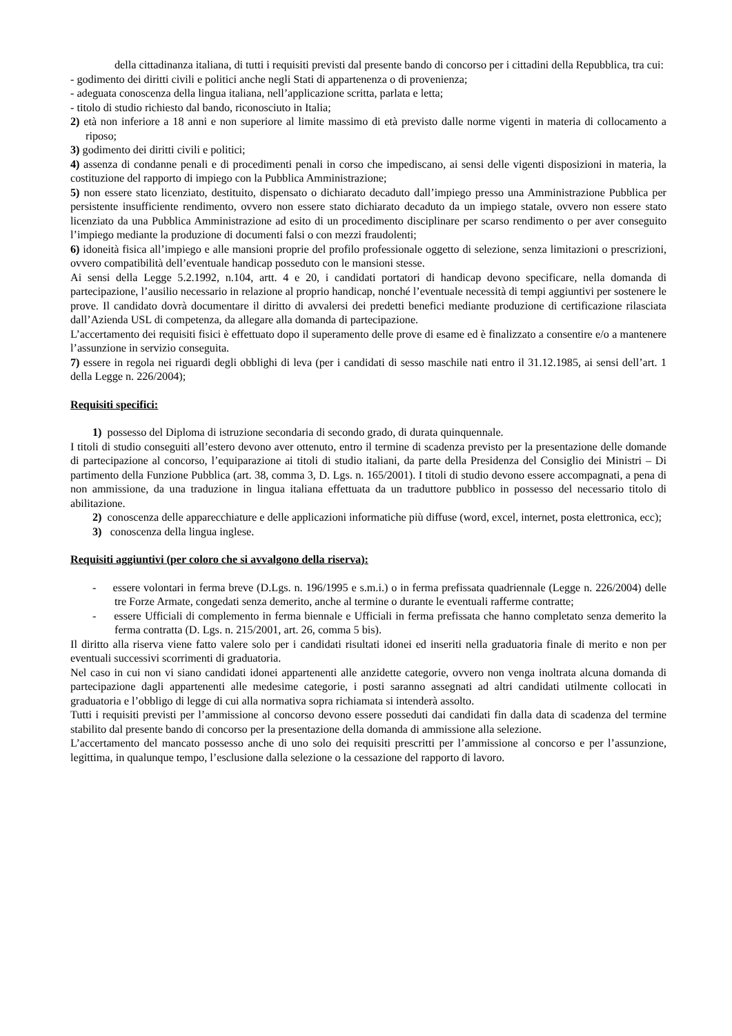della cittadinanza italiana, di tutti i requisiti previsti dal presente bando di concorso per i cittadini della Repubblica, tra cui:
- godimento dei diritti civili e politici anche negli Stati di appartenenza o di provenienza;
- adeguata conoscenza della lingua italiana, nell’applicazione scritta, parlata e letta;
- titolo di studio richiesto dal bando, riconosciuto in Italia;
2) età non inferiore a 18 anni e non superiore al limite massimo di età previsto dalle norme vigenti in materia di collocamento a riposo;
3) godimento dei diritti civili e politici;
4) assenza di condanne penali e di procedimenti penali in corso che impediscano, ai sensi delle vigenti disposizioni in materia, la costituzione del rapporto di impiego con la Pubblica Amministrazione;
5) non essere stato licenziato, destituito, dispensato o dichiarato decaduto dall’impiego presso una Amministrazione Pubblica per persistente insufficiente rendimento, ovvero non essere stato dichiarato decaduto da un impiego statale, ovvero non essere stato licenziato da una Pubblica Amministrazione ad esito di un procedimento disciplinare per scarso rendimento o per aver conseguito l’impiego mediante la produzione di documenti falsi o con mezzi fraudolenti;
6) idoneità fisica all’impiego e alle mansioni proprie del profilo professionale oggetto di selezione, senza limitazioni o prescrizioni, ovvero compatibilità dell’eventuale handicap posseduto con le mansioni stesse.
Ai sensi della Legge 5.2.1992, n.104, artt. 4 e 20, i candidati portatori di handicap devono specificare, nella domanda di partecipazione, l’ausilio necessario in relazione al proprio handicap, nonché l’eventuale necessità di tempi aggiuntivi per sostenere le prove. Il candidato dovrà documentare il diritto di avvalersi dei predetti benefici mediante produzione di certificazione rilasciata dall’Azienda USL di competenza, da allegare alla domanda di partecipazione.
L’accertamento dei requisiti fisici è effettuato dopo il superamento delle prove di esame ed è finalizzato a consentire e/o a mantenere l’assunzione in servizio conseguita.
7) essere in regola nei riguardi degli obblighi di leva (per i candidati di sesso maschile nati entro il 31.12.1985, ai sensi dell’art. 1 della Legge n. 226/2004);
Requisiti specifici:
1) possesso del Diploma di istruzione secondaria di secondo grado, di durata quinquennale.
I titoli di studio conseguiti all’estero devono aver ottenuto, entro il termine di scadenza previsto per la presentazione delle domande di partecipazione al concorso, l’equiparazione ai titoli di studio italiani, da parte della Presidenza del Consiglio dei Ministri – Di partimento della Funzione Pubblica (art. 38, comma 3, D. Lgs. n. 165/2001). I titoli di studio devono essere accompagnati, a pena di non ammissione, da una traduzione in lingua italiana effettuata da un traduttore pubblico in possesso del necessario titolo di abilitazione.
2) conoscenza delle apparecchiature e delle applicazioni informatiche più diffuse (word, excel, internet, posta elettronica, ecc);
3) conoscenza della lingua inglese.
Requisiti aggiuntivi (per coloro che si avvalgono della riserva):
- essere volontari in ferma breve (D.Lgs. n. 196/1995 e s.m.i.) o in ferma prefissata quadriennale (Legge n. 226/2004) delle tre Forze Armate, congedati senza demerito, anche al termine o durante le eventuali rafferme contratte;
- essere Ufficiali di complemento in ferma biennale e Ufficiali in ferma prefissata che hanno completato senza demerito la ferma contratta (D. Lgs. n. 215/2001, art. 26, comma 5 bis).
Il diritto alla riserva viene fatto valere solo per i candidati risultati idonei ed inseriti nella graduatoria finale di merito e non per eventuali successivi scorrimenti di graduatoria.
Nel caso in cui non vi siano candidati idonei appartenenti alle anzidette categorie, ovvero non venga inoltrata alcuna domanda di partecipazione dagli appartenenti alle medesime categorie, i posti saranno assegnati ad altri candidati utilmente collocati in graduatoria e l’obbligo di legge di cui alla normativa sopra richiamata si intenderà assolto.
Tutti i requisiti previsti per l’ammissione al concorso devono essere posseduti dai candidati fin dalla data di scadenza del termine stabilito dal presente bando di concorso per la presentazione della domanda di ammissione alla selezione.
L’accertamento del mancato possesso anche di uno solo dei requisiti prescritti per l’ammissione al concorso e per l’assunzione, legittima, in qualunque tempo, l’esclusione dalla selezione o la cessazione del rapporto di lavoro.